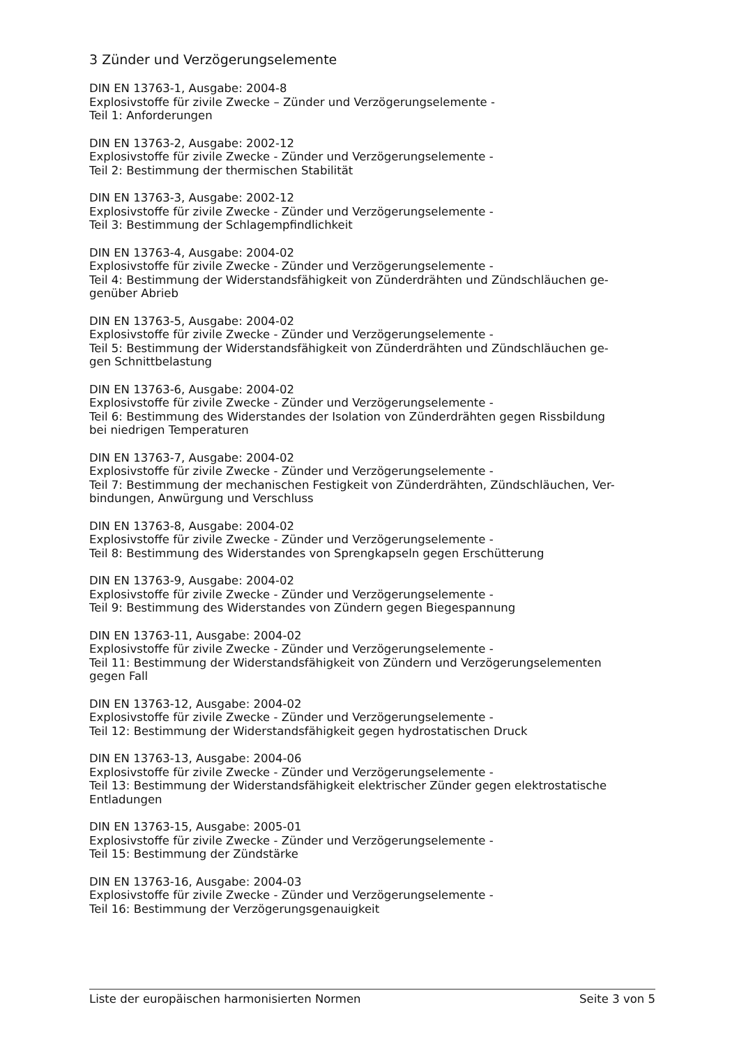3 Zünder und Verzögerungselemente
DIN EN 13763-1, Ausgabe: 2004-8
Explosivstoffe für zivile Zwecke – Zünder und Verzögerungselemente -
Teil 1: Anforderungen
DIN EN 13763-2, Ausgabe: 2002-12
Explosivstoffe für zivile Zwecke - Zünder und Verzögerungselemente -
Teil 2: Bestimmung der thermischen Stabilität
DIN EN 13763-3, Ausgabe: 2002-12
Explosivstoffe für zivile Zwecke - Zünder und Verzögerungselemente -
Teil 3: Bestimmung der Schlagempfindlichkeit
DIN EN 13763-4, Ausgabe: 2004-02
Explosivstoffe für zivile Zwecke - Zünder und Verzögerungselemente -
Teil 4: Bestimmung der Widerstandsfähigkeit von Zünderdrähten und Zündschläuchen ge-
genüber Abrieb
DIN EN 13763-5, Ausgabe: 2004-02
Explosivstoffe für zivile Zwecke - Zünder und Verzögerungselemente -
Teil 5: Bestimmung der Widerstandsfähigkeit von Zünderdrähten und Zündschläuchen ge-
gen Schnittbelastung
DIN EN 13763-6, Ausgabe: 2004-02
Explosivstoffe für zivile Zwecke - Zünder und Verzögerungselemente -
Teil 6: Bestimmung des Widerstandes der Isolation von Zünderdrähten gegen Rissbildung
bei niedrigen Temperaturen
DIN EN 13763-7, Ausgabe: 2004-02
Explosivstoffe für zivile Zwecke - Zünder und Verzögerungselemente -
Teil 7: Bestimmung der mechanischen Festigkeit von Zünderdrähten, Zündschläuchen, Ver-
bindungen, Anwürgung und Verschluss
DIN EN 13763-8, Ausgabe: 2004-02
Explosivstoffe für zivile Zwecke - Zünder und Verzögerungselemente -
Teil 8: Bestimmung des Widerstandes von Sprengkapseln gegen Erschütterung
DIN EN 13763-9, Ausgabe: 2004-02
Explosivstoffe für zivile Zwecke - Zünder und Verzögerungselemente -
Teil 9: Bestimmung des Widerstandes von Zündern gegen Biegespannung
DIN EN 13763-11, Ausgabe: 2004-02
Explosivstoffe für zivile Zwecke - Zünder und Verzögerungselemente -
Teil 11: Bestimmung der Widerstandsfähigkeit von Zündern und Verzögerungselementen
gegen Fall
DIN EN 13763-12, Ausgabe: 2004-02
Explosivstoffe für zivile Zwecke - Zünder und Verzögerungselemente -
Teil 12: Bestimmung der Widerstandsfähigkeit gegen hydrostatischen Druck
DIN EN 13763-13, Ausgabe: 2004-06
Explosivstoffe für zivile Zwecke - Zünder und Verzögerungselemente -
Teil 13: Bestimmung der Widerstandsfähigkeit elektrischer Zünder gegen elektrostatische
Entladungen
DIN EN 13763-15, Ausgabe: 2005-01
Explosivstoffe für zivile Zwecke - Zünder und Verzögerungselemente -
Teil 15: Bestimmung der Zündstärke
DIN EN 13763-16, Ausgabe: 2004-03
Explosivstoffe für zivile Zwecke - Zünder und Verzögerungselemente -
Teil 16: Bestimmung der Verzögerungsgenauigkeit
Liste der europäischen harmonisierten Normen Seite 3 von 5